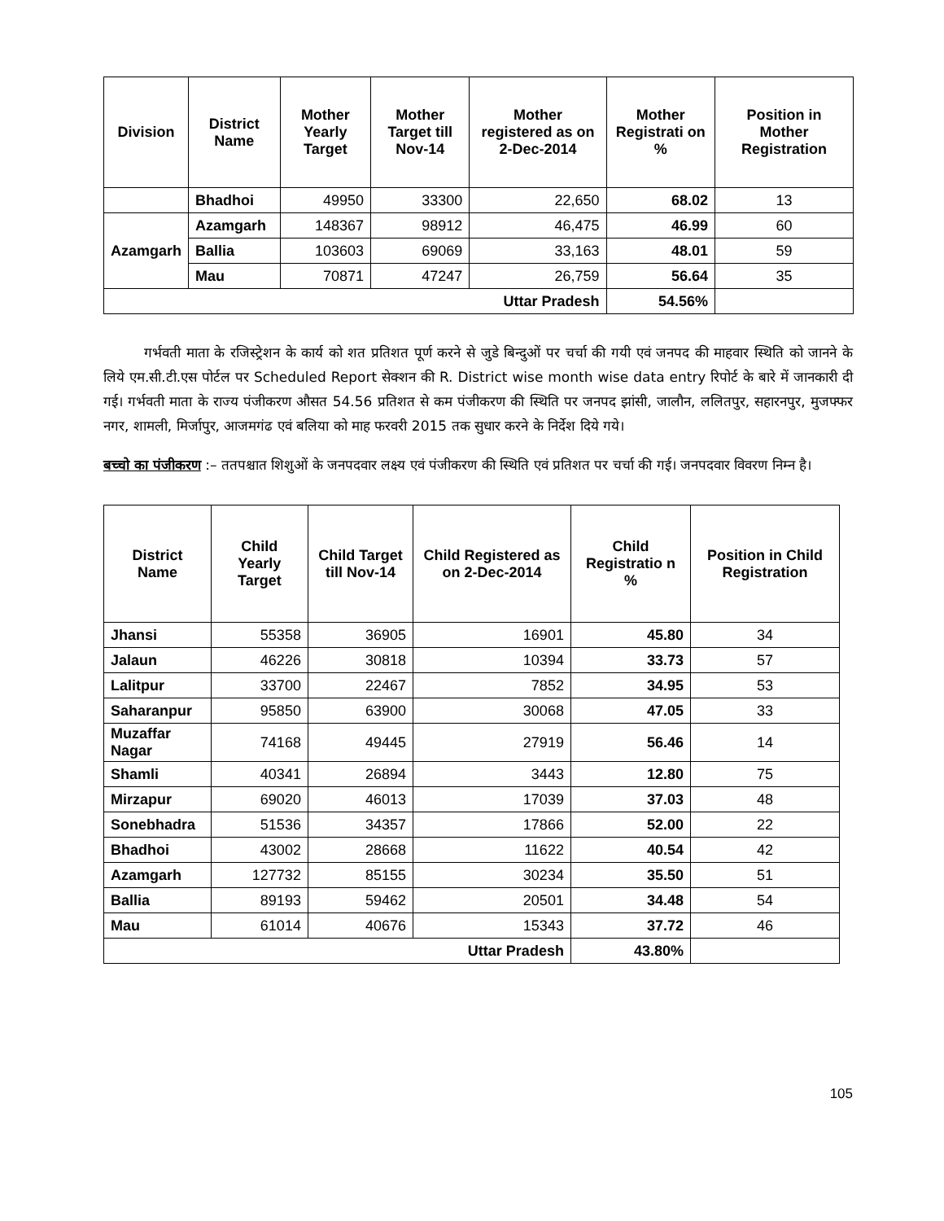| Division | District Name | Mother Yearly Target | Mother Target till Nov-14 | Mother registered as on 2-Dec-2014 | Mother Registrati on % | Position in Mother Registration |
| --- | --- | --- | --- | --- | --- | --- |
| | Bhadhoi | 49950 | 33300 | 22,650 | 68.02 | 13 |
| Azamgarh | Azamgarh | 148367 | 98912 | 46,475 | 46.99 | 60 |
| | Ballia | 103603 | 69069 | 33,163 | 48.01 | 59 |
| | Mau | 70871 | 47247 | 26,759 | 56.64 | 35 |
| Uttar Pradesh | | | | | 54.56% | |
गर्भवती माता के रजिस्ट्रेशन के कार्य को शत प्रतिशत पूर्ण करने से जुडे बिन्दुओं पर चर्चा की गयी एवं जनपद की माहवार स्थिति को जानने के लिये एम.सी.टी.एस पोर्टल पर Scheduled Report सेक्शन की R. District wise month wise data entry रिपोर्ट के बारे में जानकारी दी गई। गर्भवती माता के राज्य पंजीकरण औसत 54.56 प्रतिशत से कम पंजीकरण की स्थिति पर जनपद झांसी, जालौन, ललितपुर, सहारनपुर, मुजफ्फर नगर, शामली, मिर्जापुर, आजमगंढ एवं बलिया को माह फरवरी 2015 तक सुधार करने के निर्देश दिये गये।
बच्चो का पंजीकरण :– ततपश्चात शिशुओं के जनपदवार लक्ष्य एवं पंजीकरण की स्थिति एवं प्रतिशत पर चर्चा की गई। जनपदवार विवरण निम्न है।
| District Name | Child Yearly Target | Child Target till Nov-14 | Child Registered as on 2-Dec-2014 | Child Registratio n % | Position in Child Registration |
| --- | --- | --- | --- | --- | --- |
| Jhansi | 55358 | 36905 | 16901 | 45.80 | 34 |
| Jalaun | 46226 | 30818 | 10394 | 33.73 | 57 |
| Lalitpur | 33700 | 22467 | 7852 | 34.95 | 53 |
| Saharanpur | 95850 | 63900 | 30068 | 47.05 | 33 |
| Muzaffar Nagar | 74168 | 49445 | 27919 | 56.46 | 14 |
| Shamli | 40341 | 26894 | 3443 | 12.80 | 75 |
| Mirzapur | 69020 | 46013 | 17039 | 37.03 | 48 |
| Sonebhadra | 51536 | 34357 | 17866 | 52.00 | 22 |
| Bhadhoi | 43002 | 28668 | 11622 | 40.54 | 42 |
| Azamgarh | 127732 | 85155 | 30234 | 35.50 | 51 |
| Ballia | 89193 | 59462 | 20501 | 34.48 | 54 |
| Mau | 61014 | 40676 | 15343 | 37.72 | 46 |
| Uttar Pradesh | | | | 43.80% | |
105